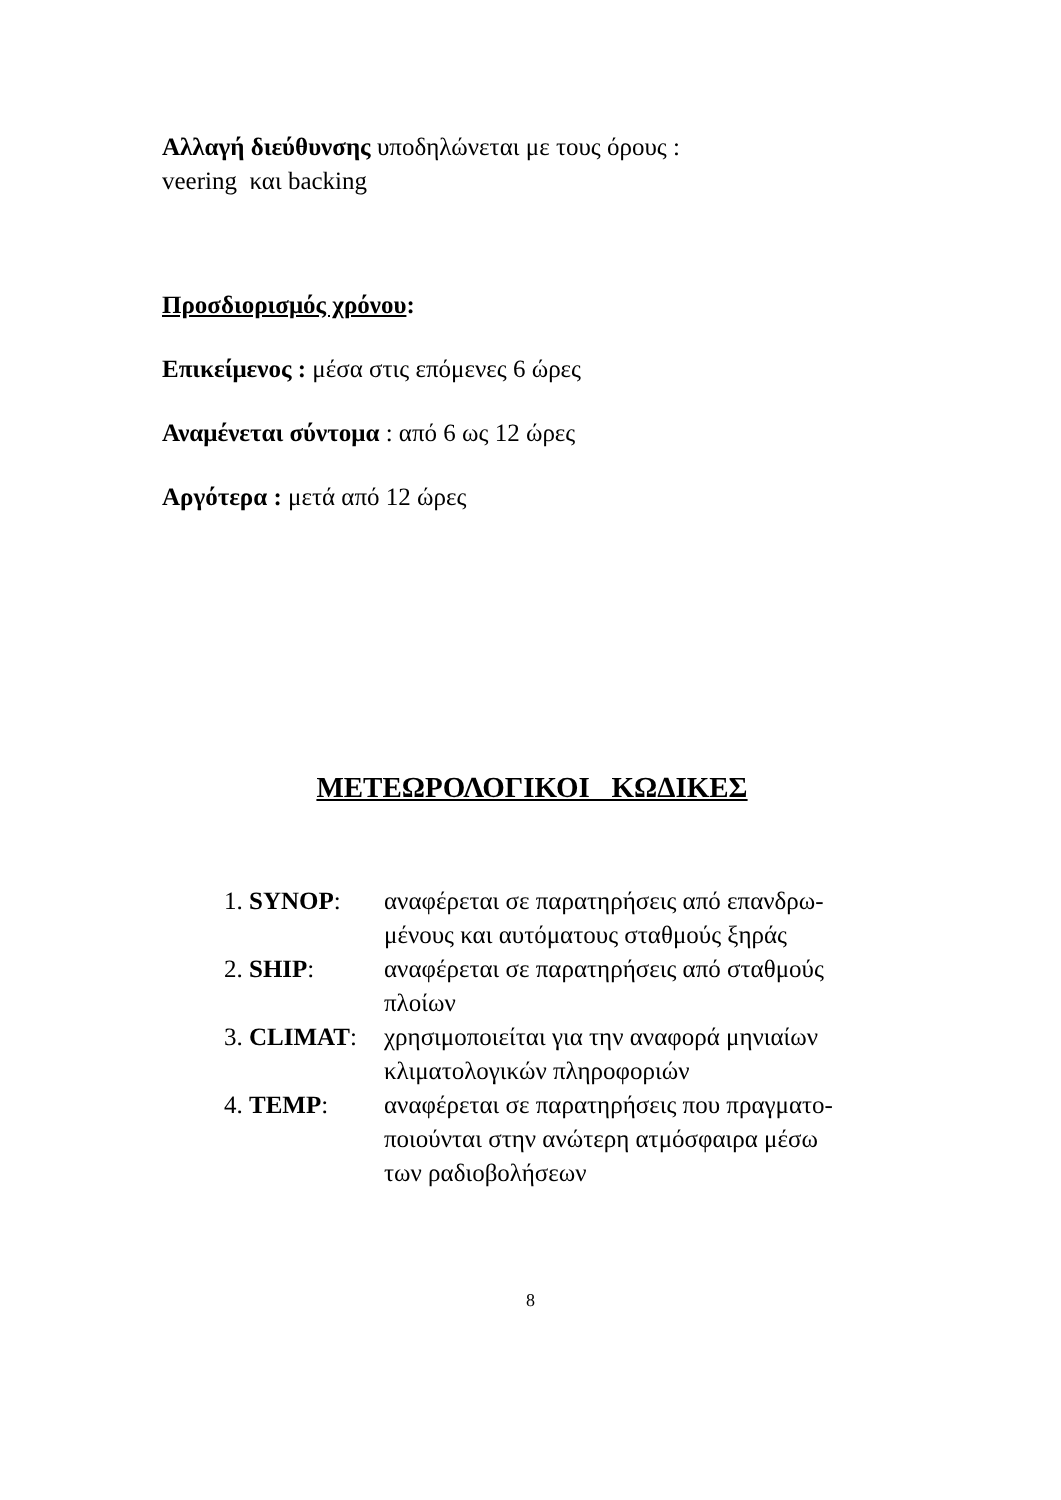Αλλαγή διεύθυνσης υποδηλώνεται με τους όρους :
veering και backing
Προσδιορισμός χρόνου:
Επικείμενος : μέσα στις επόμενες 6 ώρες
Αναμένεται σύντομα : από 6 ως 12 ώρες
Αργότερα : μετά από 12 ώρες
ΜΕΤΕΩΡΟΛΟΓΙΚΟΙ ΚΩΔΙΚΕΣ
1. SYNOP: αναφέρεται σε παρατηρήσεις από επανδρω-
μένους και αυτόματους σταθμούς ξηράς
2. SHIP: αναφέρεται σε παρατηρήσεις από σταθμούς
πλοίων
3. CLIMAT: χρησιμοποιείται για την αναφορά μηνιαίων
κλιματολογικών πληροφοριών
4. TEMP: αναφέρεται σε παρατηρήσεις που πραγματο-
ποιούνται στην ανώτερη ατμόσφαιρα μέσω
των ραδιοβολήσεων
8